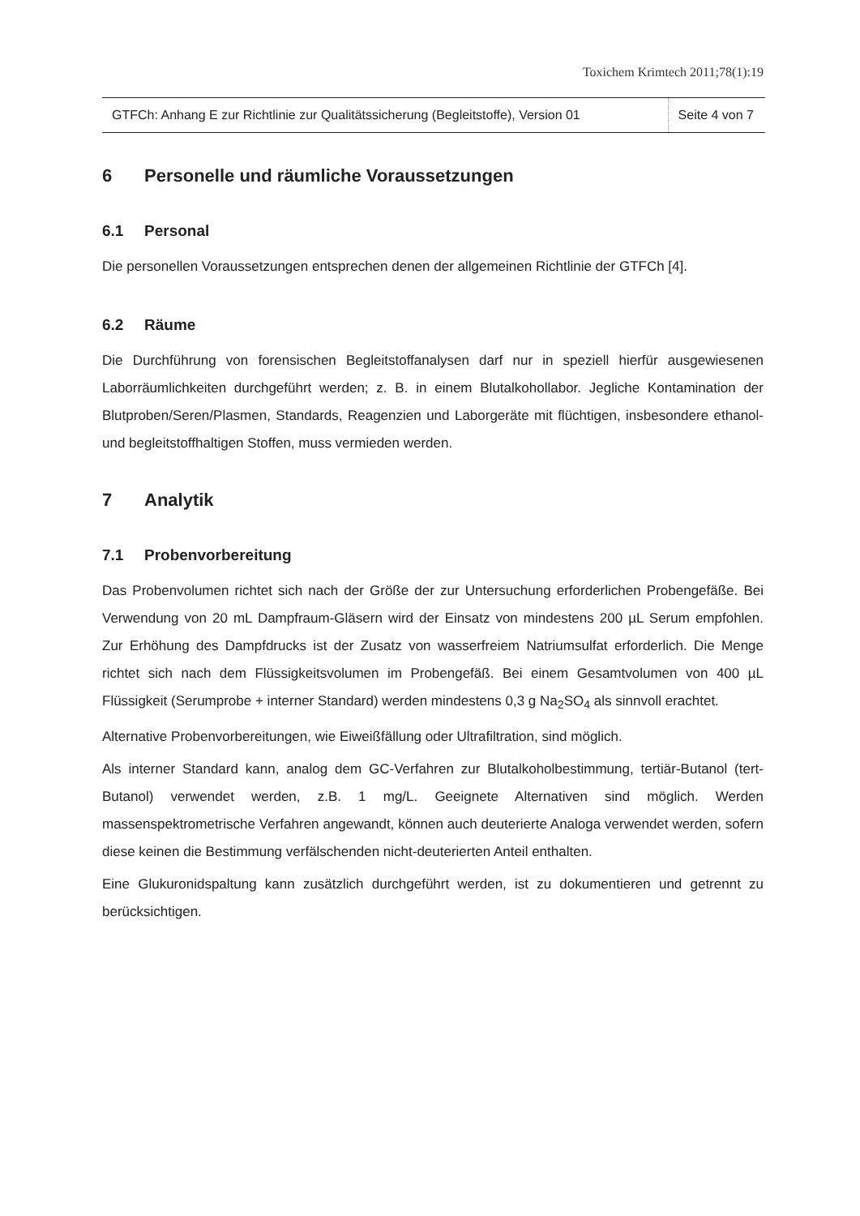Toxichem Krimtech 2011;78(1):19
GTFCh: Anhang E zur Richtlinie zur Qualitätssicherung (Begleitstoffe), Version 01
Seite 4 von 7
6 Personelle und räumliche Voraussetzungen
6.1 Personal
Die personellen Voraussetzungen entsprechen denen der allgemeinen Richtlinie der GTFCh [4].
6.2 Räume
Die Durchführung von forensischen Begleitstoffanalysen darf nur in speziell hierfür ausgewiesenen Laborräumlichkeiten durchgeführt werden; z. B. in einem Blutalkohollabor. Jegliche Kontamination der Blutproben/Seren/Plasmen, Standards, Reagenzien und Laborgeräte mit flüchtigen, insbesondere ethanol- und begleitstoffhaltigen Stoffen, muss vermieden werden.
7 Analytik
7.1 Probenvorbereitung
Das Probenvolumen richtet sich nach der Größe der zur Untersuchung erforderlichen Probengefäße. Bei Verwendung von 20 mL Dampfraum-Gläsern wird der Einsatz von mindestens 200 µL Serum empfohlen. Zur Erhöhung des Dampfdrucks ist der Zusatz von wasserfreiem Natriumsulfat erforderlich. Die Menge richtet sich nach dem Flüssigkeitsvolumen im Probengefäß. Bei einem Gesamtvolumen von 400 µL Flüssigkeit (Serumprobe + interner Standard) werden mindestens 0,3 g Na<sub>2</sub>SO<sub>4</sub> als sinnvoll erachtet.
Alternative Probenvorbereitungen, wie Eiweißfällung oder Ultrafiltration, sind möglich.
Als interner Standard kann, analog dem GC-Verfahren zur Blutalkoholbestimmung, tertiär-Butanol (tert-Butanol) verwendet werden, z.B. 1 mg/L. Geeignete Alternativen sind möglich. Werden massenspektrometrische Verfahren angewandt, können auch deuterierte Analoga verwendet werden, sofern diese keinen die Bestimmung verfälschenden nicht-deuterierten Anteil enthalten.
Eine Glukuronidspaltung kann zusätzlich durchgeführt werden, ist zu dokumentieren und getrennt zu berücksichtigen.